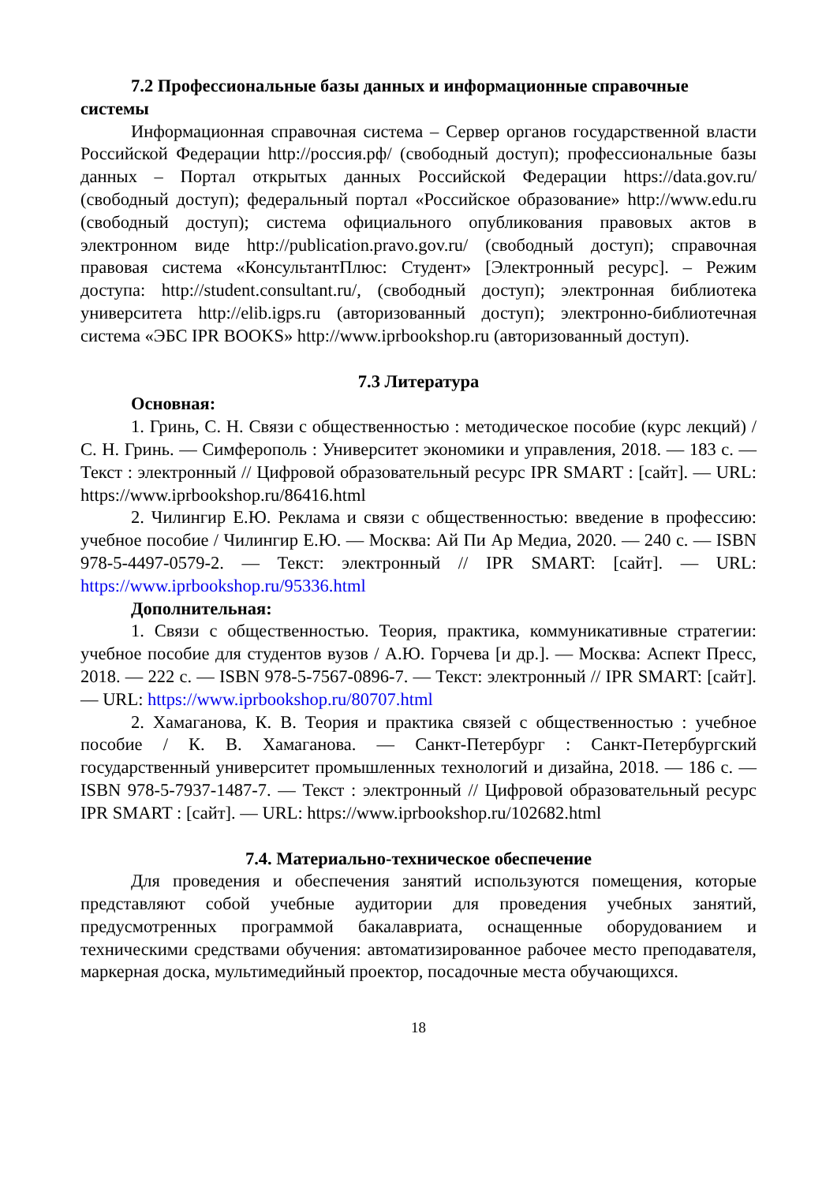7.2 Профессиональные базы данных и информационные справочные системы
Информационная справочная система – Сервер органов государственной власти Российской Федерации http://россия.рф/ (свободный доступ); профессиональные базы данных – Портал открытых данных Российской Федерации https://data.gov.ru/ (свободный доступ); федеральный портал «Российское образование» http://www.edu.ru (свободный доступ); система официального опубликования правовых актов в электронном виде http://publication.pravo.gov.ru/ (свободный доступ); справочная правовая система «КонсультантПлюс: Студент» [Электронный ресурс]. – Режим доступа: http://student.consultant.ru/, (свободный доступ); электронная библиотека университета http://elib.igps.ru (авторизованный доступ); электронно-библиотечная система «ЭБС IPR BOOKS» http://www.iprbookshop.ru (авторизованный доступ).
7.3 Литература
Основная:
1. Гринь, С. Н. Связи с общественностью : методическое пособие (курс лекций) / С. Н. Гринь. — Симферополь : Университет экономики и управления, 2018. — 183 c. — Текст : электронный // Цифровой образовательный ресурс IPR SMART : [сайт]. — URL: https://www.iprbookshop.ru/86416.html
2. Чилингир Е.Ю. Реклама и связи с общественностью: введение в профессию: учебное пособие / Чилингир Е.Ю. — Москва: Ай Пи Ар Медиа, 2020. — 240 c. — ISBN 978-5-4497-0579-2. — Текст: электронный // IPR SMART: [сайт]. — URL: https://www.iprbookshop.ru/95336.html
Дополнительная:
1. Связи с общественностью. Теория, практика, коммуникативные стратегии: учебное пособие для студентов вузов / А.Ю. Горчева [и др.]. — Москва: Аспект Пресс, 2018. — 222 c. — ISBN 978-5-7567-0896-7. — Текст: электронный // IPR SMART: [сайт]. — URL: https://www.iprbookshop.ru/80707.html
2. Хамаганова, К. В. Теория и практика связей с общественностью : учебное пособие / К. В. Хамаганова. — Санкт-Петербург : Санкт-Петербургский государственный университет промышленных технологий и дизайна, 2018. — 186 c. — ISBN 978-5-7937-1487-7. — Текст : электронный // Цифровой образовательный ресурс IPR SMART : [сайт]. — URL: https://www.iprbookshop.ru/102682.html
7.4. Материально-техническое обеспечение
Для проведения и обеспечения занятий используются помещения, которые представляют собой учебные аудитории для проведения учебных занятий, предусмотренных программой бакалавриата, оснащенные оборудованием и техническими средствами обучения: автоматизированное рабочее место преподавателя, маркерная доска, мультимедийный проектор, посадочные места обучающихся.
18